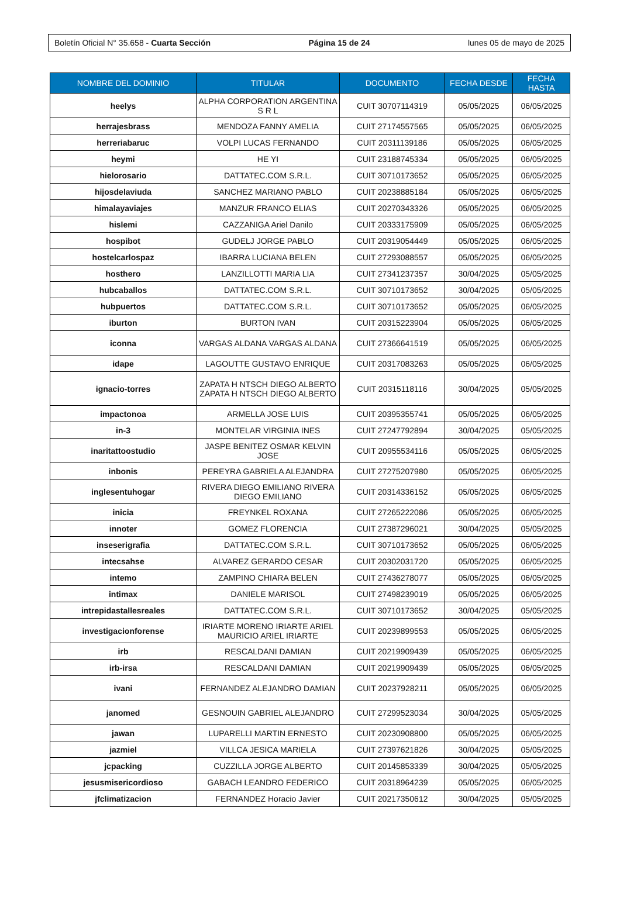Boletín Oficial N° 35.658 - Cuarta Sección Página 15 de 24 lunes 05 de mayo de 2025
| NOMBRE DEL DOMINIO | TITULAR | DOCUMENTO | FECHA DESDE | FECHA HASTA |
| --- | --- | --- | --- | --- |
| heelys | ALPHA CORPORATION ARGENTINA S R L | CUIT 30707114319 | 05/05/2025 | 06/05/2025 |
| herrajesbrass | MENDOZA FANNY AMELIA | CUIT 27174557565 | 05/05/2025 | 06/05/2025 |
| herreriabaruc | VOLPI LUCAS FERNANDO | CUIT 20311139186 | 05/05/2025 | 06/05/2025 |
| heymi | HE YI | CUIT 23188745334 | 05/05/2025 | 06/05/2025 |
| hielorosario | DATTATEC.COM S.R.L. | CUIT 30710173652 | 05/05/2025 | 06/05/2025 |
| hijosdelaviuda | SANCHEZ MARIANO PABLO | CUIT 20238885184 | 05/05/2025 | 06/05/2025 |
| himalayaviajes | MANZUR FRANCO ELIAS | CUIT 20270343326 | 05/05/2025 | 06/05/2025 |
| hislemi | CAZZANIGA Ariel Danilo | CUIT 20333175909 | 05/05/2025 | 06/05/2025 |
| hospibot | GUDELJ JORGE PABLO | CUIT 20319054449 | 05/05/2025 | 06/05/2025 |
| hostelcarlospaz | IBARRA LUCIANA BELEN | CUIT 27293088557 | 05/05/2025 | 06/05/2025 |
| hosthero | LANZILLOTTI MARIA LIA | CUIT 27341237357 | 30/04/2025 | 05/05/2025 |
| hubcaballos | DATTATEC.COM S.R.L. | CUIT 30710173652 | 30/04/2025 | 05/05/2025 |
| hubpuertos | DATTATEC.COM S.R.L. | CUIT 30710173652 | 05/05/2025 | 06/05/2025 |
| iburton | BURTON IVAN | CUIT 20315223904 | 05/05/2025 | 06/05/2025 |
| iconna | VARGAS ALDANA VARGAS ALDANA | CUIT 27366641519 | 05/05/2025 | 06/05/2025 |
| idape | LAGOUTTE GUSTAVO ENRIQUE | CUIT 20317083263 | 05/05/2025 | 06/05/2025 |
| ignacio-torres | ZAPATA H NTSCH DIEGO ALBERTO ZAPATA H NTSCH DIEGO ALBERTO | CUIT 20315118116 | 30/04/2025 | 05/05/2025 |
| impactonoa | ARMELLA JOSE LUIS | CUIT 20395355741 | 05/05/2025 | 06/05/2025 |
| in-3 | MONTELAR VIRGINIA INES | CUIT 27247792894 | 30/04/2025 | 05/05/2025 |
| inaritattoostudio | JASPE BENITEZ OSMAR KELVIN JOSE | CUIT 20955534116 | 05/05/2025 | 06/05/2025 |
| inbonis | PEREYRA GABRIELA ALEJANDRA | CUIT 27275207980 | 05/05/2025 | 06/05/2025 |
| inglesentuhogar | RIVERA DIEGO EMILIANO RIVERA DIEGO EMILIANO | CUIT 20314336152 | 05/05/2025 | 06/05/2025 |
| inicia | FREYNKEL ROXANA | CUIT 27265222086 | 05/05/2025 | 06/05/2025 |
| innoter | GOMEZ FLORENCIA | CUIT 27387296021 | 30/04/2025 | 05/05/2025 |
| inseserigrafia | DATTATEC.COM S.R.L. | CUIT 30710173652 | 05/05/2025 | 06/05/2025 |
| intecsahse | ALVAREZ GERARDO CESAR | CUIT 20302031720 | 05/05/2025 | 06/05/2025 |
| intemo | ZAMPINO CHIARA BELEN | CUIT 27436278077 | 05/05/2025 | 06/05/2025 |
| intimax | DANIELE MARISOL | CUIT 27498239019 | 05/05/2025 | 06/05/2025 |
| intrepidastallesreales | DATTATEC.COM S.R.L. | CUIT 30710173652 | 30/04/2025 | 05/05/2025 |
| investigacionforense | IRIARTE MORENO IRIARTE ARIEL MAURICIO ARIEL IRIARTE | CUIT 20239899553 | 05/05/2025 | 06/05/2025 |
| irb | RESCALDANI DAMIAN | CUIT 20219909439 | 05/05/2025 | 06/05/2025 |
| irb-irsa | RESCALDANI DAMIAN | CUIT 20219909439 | 05/05/2025 | 06/05/2025 |
| ivani | FERNANDEZ ALEJANDRO DAMIAN | CUIT 20237928211 | 05/05/2025 | 06/05/2025 |
| janomed | GESNOUIN GABRIEL ALEJANDRO | CUIT 27299523034 | 30/04/2025 | 05/05/2025 |
| jawan | LUPARELLI MARTIN ERNESTO | CUIT 20230908800 | 05/05/2025 | 06/05/2025 |
| jazmiel | VILLCA JESICA MARIELA | CUIT 27397621826 | 30/04/2025 | 05/05/2025 |
| jcpacking | CUZZILLA JORGE ALBERTO | CUIT 20145853339 | 30/04/2025 | 05/05/2025 |
| jesusmisericordioso | GABACH LEANDRO FEDERICO | CUIT 20318964239 | 05/05/2025 | 06/05/2025 |
| jfclimatizacion | FERNANDEZ Horacio Javier | CUIT 20217350612 | 30/04/2025 | 05/05/2025 |